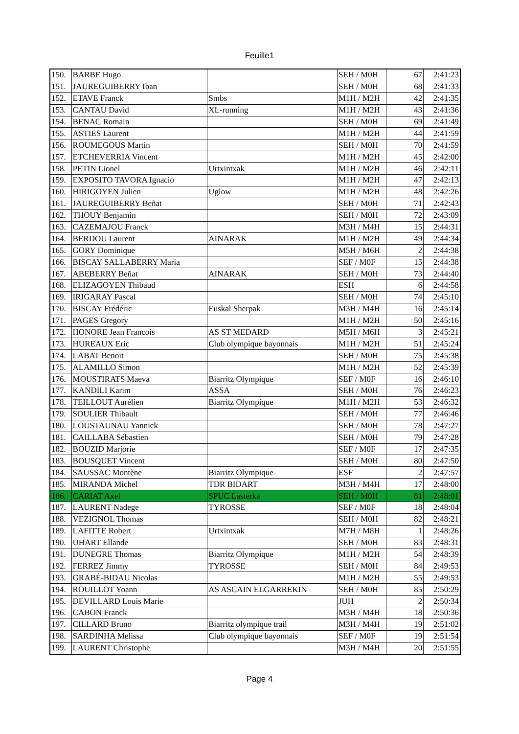Feuille1
| 150. | BARBE Hugo | | SEH / M0H | 67 | 2:41:23 |
| 151. | JAUREGUIBERRY Iban | | SEH / M0H | 68 | 2:41:33 |
| 152. | ETAVE Franck | Smbs | M1H / M2H | 42 | 2:41:35 |
| 153. | CANTAU David | XL-running | M1H / M2H | 43 | 2:41:36 |
| 154. | BENAC Romain | | SEH / M0H | 69 | 2:41:49 |
| 155. | ASTIES Laurent | | M1H / M2H | 44 | 2:41:59 |
| 156. | ROUMEGOUS Martin | | SEH / M0H | 70 | 2:41:59 |
| 157. | ETCHEVERRIA Vincent | | M1H / M2H | 45 | 2:42:00 |
| 158. | PETIN Lionel | Urtxintxak | M1H / M2H | 46 | 2:42:11 |
| 159. | EXPOSITO TAVORA Ignacio | | M1H / M2H | 47 | 2:42:13 |
| 160. | HIRIGOYEN Julien | Uglow | M1H / M2H | 48 | 2:42:26 |
| 161. | JAUREGUIBERRY Beñat | | SEH / M0H | 71 | 2:42:43 |
| 162. | THOUY Benjamin | | SEH / M0H | 72 | 2:43:09 |
| 163. | CAZEMAJOU Franck | | M3H / M4H | 15 | 2:44:31 |
| 164. | BERDOU Laurent | AINARAK | M1H / M2H | 49 | 2:44:34 |
| 165. | GORY Dominique | | M5H / M6H | 2 | 2:44:38 |
| 166. | BISCAY SALLABERRY Maria | | SEF / M0F | 15 | 2:44:38 |
| 167. | ABEBERRY Beñat | AINARAK | SEH / M0H | 73 | 2:44:40 |
| 168. | ELIZAGOYEN Thibaud | | ESH | 6 | 2:44:58 |
| 169. | IRIGARAY Pascal | | SEH / M0H | 74 | 2:45:10 |
| 170. | BISCAY Frédéric | Euskal Sherpak | M3H / M4H | 16 | 2:45:14 |
| 171. | PAGES Gregory | | M1H / M2H | 50 | 2:45:16 |
| 172. | HONORE Jean Francois | AS ST MEDARD | M5H / M6H | 3 | 2:45:21 |
| 173. | HUREAUX Eric | Club olympique bayonnais | M1H / M2H | 51 | 2:45:24 |
| 174. | LABAT Benoit | | SEH / M0H | 75 | 2:45:38 |
| 175. | ALAMILLO Simon | | M1H / M2H | 52 | 2:45:39 |
| 176. | MOUSTIRATS Maeva | Biarritz Olympique | SEF / M0F | 16 | 2:46:10 |
| 177. | KANDILI Karim | ASSA | SEH / M0H | 76 | 2:46:23 |
| 178. | TEILLOUT Aurélien | Biarritz Olympique | M1H / M2H | 53 | 2:46:32 |
| 179. | SOULIER Thibault | | SEH / M0H | 77 | 2:46:46 |
| 180. | LOUSTAUNAU Yannick | | SEH / M0H | 78 | 2:47:27 |
| 181. | CAILLABA Sébastien | | SEH / M0H | 79 | 2:47:28 |
| 182. | BOUZID Marjorie | | SEF / M0F | 17 | 2:47:35 |
| 183. | BOUSQUET Vincent | | SEH / M0H | 80 | 2:47:50 |
| 184. | SAUSSAC Montène | Biarritz Olympique | ESF | 2 | 2:47:57 |
| 185. | MIRANDA Michel | TDR BIDART | M3H / M4H | 17 | 2:48:00 |
| 186. | CARIAT Axel | SPUC Lasterka | SEH / M0H | 81 | 2:48:01 |
| 187. | LAURENT Nadege | TYROSSE | SEF / M0F | 18 | 2:48:04 |
| 188. | VEZIGNOL Thomas | | SEH / M0H | 82 | 2:48:21 |
| 189. | LAFITTE Robert | Urtxintxak | M7H / M8H | 1 | 2:48:26 |
| 190. | UHART Ellande | | SEH / M0H | 83 | 2:48:31 |
| 191. | DUNEGRE Thomas | Biarritz Olympique | M1H / M2H | 54 | 2:48:39 |
| 192. | FERREZ Jimmy | TYROSSE | SEH / M0H | 84 | 2:49:53 |
| 193. | GRABÉ-BIDAU Nicolas | | M1H / M2H | 55 | 2:49:53 |
| 194. | ROUILLOT Yoann | AS ASCAIN ELGARREKIN | SEH / M0H | 85 | 2:50:29 |
| 195. | DEVILLARD Louis Marie | | JUH | 2 | 2:50:34 |
| 196. | CABON Franck | | M3H / M4H | 18 | 2:50:36 |
| 197. | CILLARD Bruno | Biarritz olympique trail | M3H / M4H | 19 | 2:51:02 |
| 198. | SARDINHA Melissa | Club olympique bayonnais | SEF / M0F | 19 | 2:51:54 |
| 199. | LAURENT Christophe | | M3H / M4H | 20 | 2:51:55 |
Page 4